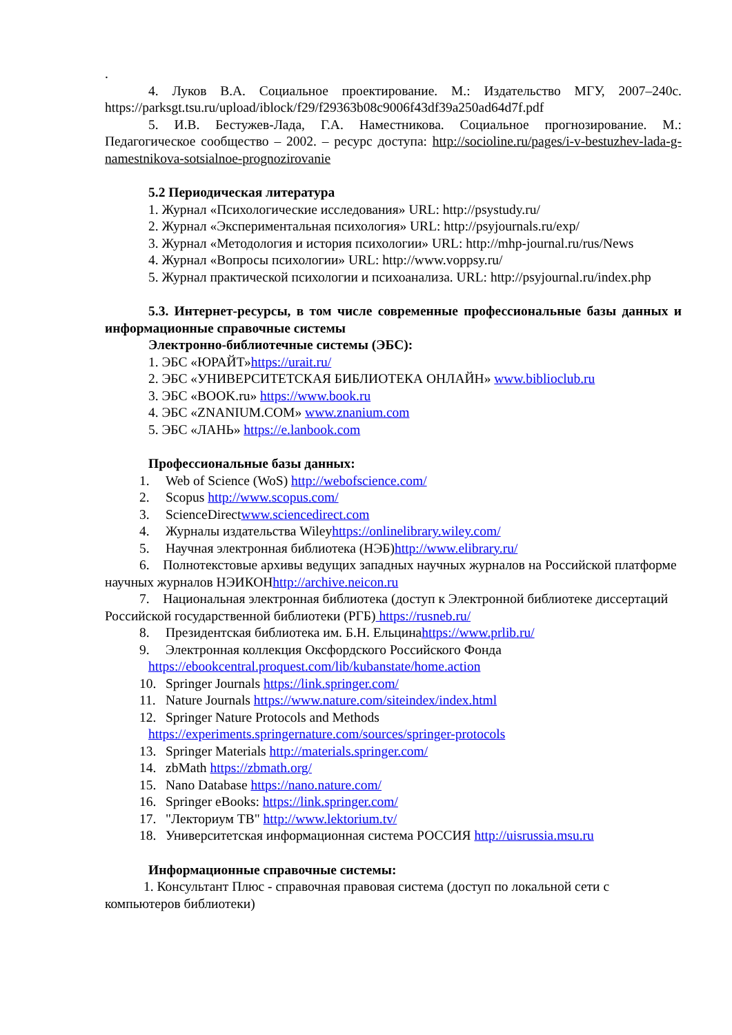.
4. Луков В.А. Социальное проектирование. М.: Издательство МГУ, 2007–240с. https://parksgt.tsu.ru/upload/iblock/f29/f29363b08c9006f43df39a250ad64d7f.pdf
5. И.В. Бестужев-Лада, Г.А. Наместникова. Социальное прогнозирование. М.: Педагогическое сообщество – 2002. – ресурс доступа: http://socioline.ru/pages/i-v-bestuzhev-lada-g-namestnikova-sotsialnoe-prognozirovanie
5.2 Периодическая литература
1. Журнал «Психологические исследования» URL: http://psystudy.ru/
2. Журнал «Экспериментальная психология» URL: http://psyjournals.ru/exp/
3. Журнал «Методология и история психологии» URL: http://mhp-journal.ru/rus/News
4. Журнал «Вопросы психологии» URL: http://www.voppsy.ru/
5. Журнал практической психологии и психоанализа. URL: http://psyjournal.ru/index.php
5.3. Интернет-ресурсы, в том числе современные профессиональные базы данных и информационные справочные системы
Электронно-библиотечные системы (ЭБС):
1. ЭБС «ЮРАЙТ»https://urait.ru/
2. ЭБС «УНИВЕРСИТЕТСКАЯ БИБЛИОТЕКА ОНЛАЙН» www.biblioclub.ru
3. ЭБС «BOOK.ru» https://www.book.ru
4. ЭБС «ZNANIUM.COM» www.znanium.com
5. ЭБС «ЛАНЬ» https://e.lanbook.com
Профессиональные базы данных:
1. Web of Science (WoS) http://webofscience.com/
2. Scopus http://www.scopus.com/
3. ScienceDirectwww.sciencedirect.com
4. Журналы издательства Wileyhttps://onlinelibrary.wiley.com/
5. Научная электронная библиотека (НЭБ)http://www.elibrary.ru/
6. Полнотекстовые архивы ведущих западных научных журналов на Российской платформе научных журналов НЭИКОНhttp://archive.neicon.ru
7. Национальная электронная библиотека (доступ к Электронной библиотеке диссертаций Российской государственной библиотеки (РГБ) https://rusneb.ru/
8. Президентская библиотека им. Б.Н. Ельцинаhttps://www.prlib.ru/
9. Электронная коллекция Оксфордского Российского Фонда
https://ebookcentral.proquest.com/lib/kubanstate/home.action
10. Springer Journals https://link.springer.com/
11. Nature Journals https://www.nature.com/siteindex/index.html
12. Springer Nature Protocols and Methods
https://experiments.springernature.com/sources/springer-protocols
13. Springer Materials http://materials.springer.com/
14. zbMath https://zbmath.org/
15. Nano Database https://nano.nature.com/
16. Springer eBooks: https://link.springer.com/
17. "Лекториум ТВ" http://www.lektorium.tv/
18. Университетская информационная система РОССИЯ http://uisrussia.msu.ru
Информационные справочные системы:
1. Консультант Плюс - справочная правовая система (доступ по локальной сети с компьютеров библиотеки)